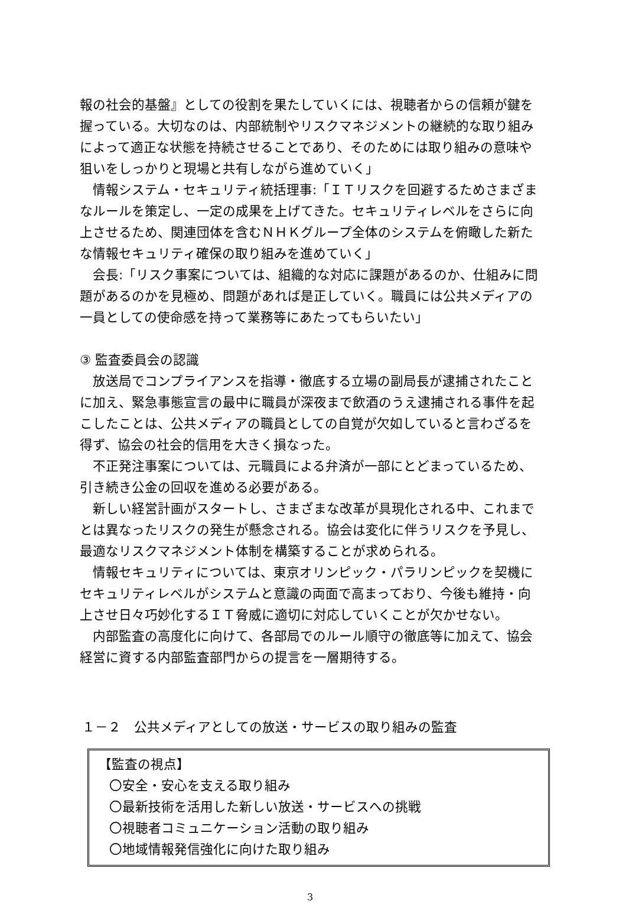報の社会的基盤』としての役割を果たしていくには、視聴者からの信頼が鍵を握っている。大切なのは、内部統制やリスクマネジメントの継続的な取り組みによって適正な状態を持続させることであり、そのためには取り組みの意味や狙いをしっかりと現場と共有しながら進めていく」
情報システム・セキュリティ統括理事:「ＩＴリスクを回避するためさまざまなルールを策定し、一定の成果を上げてきた。セキュリティレベルをさらに向上させるため、関連団体を含むＮＨＫグループ全体のシステムを俯瞰した新たな情報セキュリティ確保の取り組みを進めていく」
会長:「リスク事案については、組織的な対応に課題があるのか、仕組みに問題があるのかを見極め、問題があれば是正していく。職員には公共メディアの一員としての使命感を持って業務等にあたってもらいたい」
③ 監査委員会の認識
放送局でコンプライアンスを指導・徹底する立場の副局長が逮捕されたことに加え、緊急事態宣言の最中に職員が深夜まで飲酒のうえ逮捕される事件を起こしたことは、公共メディアの職員としての自覚が欠如していると言わざるを得ず、協会の社会的信用を大きく損なった。
不正発注事案については、元職員による弁済が一部にとどまっているため、引き続き公金の回収を進める必要がある。
新しい経営計画がスタートし、さまざまな改革が具現化される中、これまでとは異なったリスクの発生が懸念される。協会は変化に伴うリスクを予見し、最適なリスクマネジメント体制を構築することが求められる。
情報セキュリティについては、東京オリンピック・パラリンピックを契機にセキュリティレベルがシステムと意識の両面で高まっており、今後も維持・向上させ日々巧妙化するＩＴ脅威に適切に対応していくことが欠かせない。
内部監査の高度化に向けて、各部局でのルール順守の徹底等に加えて、協会経営に資する内部監査部門からの提言を一層期待する。
１－２　公共メディアとしての放送・サービスの取り組みの監査
【監査の視点】
〇安全・安心を支える取り組み
〇最新技術を活用した新しい放送・サービスへの挑戦
〇視聴者コミュニケーション活動の取り組み
〇地域情報発信強化に向けた取り組み
3